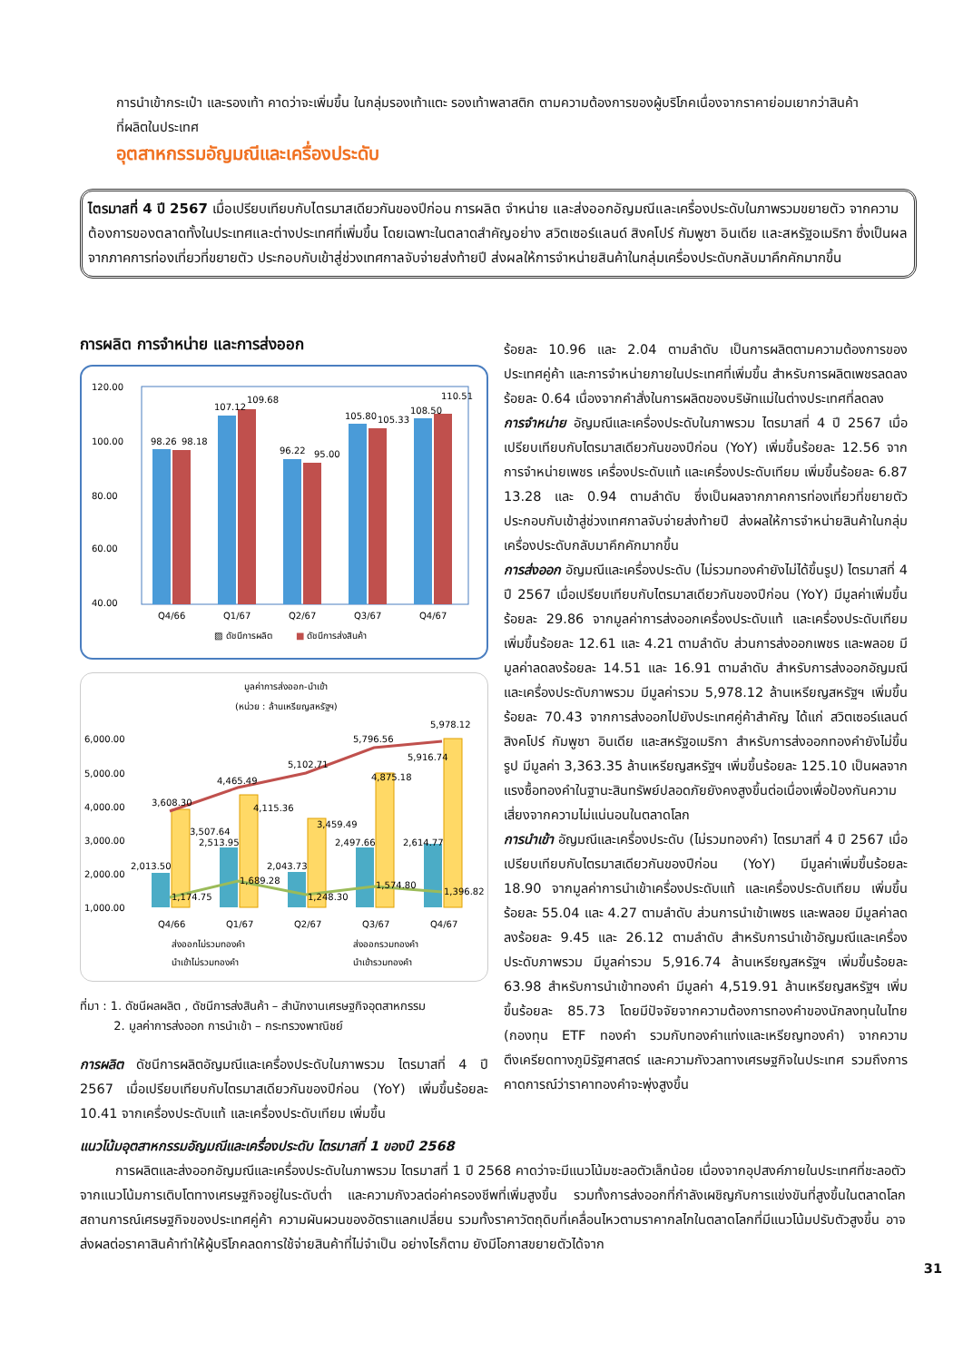การนำเข้ากระเป๋า และรองเท้า คาดว่าจะเพิ่มขึ้น ในกลุ่มรองเท้าแตะ รองเท้าพลาสติก ตามความต้องการของผู้บริโภคเนื่องจากราคาย่อมเยากว่าสินค้าที่ผลิตในประเทศ
อุตสาหกรรมอัญมณีและเครื่องประดับ
ไตรมาสที่ 4 ปี 2567 เมื่อเปรียบเทียบกับไตรมาสเดียวกันของปีก่อน การผลิต จำหน่าย และส่งออกอัญมณีและเครื่องประดับในภาพรวมขยายตัว จากความต้องการของตลาดทั้งในประเทศและต่างประเทศที่เพิ่มขึ้น โดยเฉพาะในตลาดสำคัญอย่าง สวิตเซอร์แลนด์ สิงคโปร์ กัมพูชา อินเดีย และสหรัฐอเมริกา ซึ่งเป็นผลจากภาคการท่องเที่ยวที่ขยายตัว ประกอบกับเข้าสู่ช่วงเทศกาลจับจ่ายส่งท้ายปี ส่งผลให้การจำหน่ายสินค้าในกลุ่มเครื่องประดับกลับมาคึกคักมากขึ้น
การผลิต การจำหน่าย และการส่งออก
120.00
100.00
80.00
60.00
40.00
98.26
98.18
107.12
109.68
96.22
95.00
105.80
105.33
108.50
110.51
Q4/66
Q1/67
Q2/67
Q3/67
Q4/67
▨ ดัชนีการผลิต
■
ดัชนีการส่งสินค้า
มูลค่าการส่งออก-นำเข้า
(หน่วย : ล้านเหรียญสหรัฐฯ)
6,000.00
5,000.00
4,000.00
3,000.00
2,000.00
1,000.00
3,608.30
4,465.49
5,102.71
5,796.56
5,978.12
3,507.64
4,115.36
3,459.49
4,875.18
5,916.74
2,013.50
2,513.95
2,043.73
2,497.66
2,614.77
1,174.75
1,689.28
1,248.30
1,574.80
1,396.82
Q4/66
Q1/67
Q2/67
Q3/67
Q4/67
ส่งออกไม่รวมทองคำ
ส่งออกรวมทองคำ
นำเข้าไม่รวมทองคำ
นำเข้ารวมทองคำ
ที่มา : 1. ดัชนีผลผลิต , ดัชนีการส่งสินค้า – สำนักงานเศรษฐกิจอุตสาหกรรม
2. มูลค่าการส่งออก การนำเข้า – กระทรวงพาณิชย์
การผลิต ดัชนีการผลิตอัญมณีและเครื่องประดับในภาพรวม ไตรมาสที่ 4 ปี 2567 เมื่อเปรียบเทียบกับไตรมาสเดียวกันของปีก่อน (YoY) เพิ่มขึ้นร้อยละ 10.41 จากเครื่องประดับแท้ และเครื่องประดับเทียม เพิ่มขึ้น
ร้อยละ 10.96 และ 2.04 ตามลำดับ เป็นการผลิตตามความต้องการของประเทศคู่ค้า และการจำหน่ายภายในประเทศที่เพิ่มขึ้น สำหรับการผลิตเพชรลดลงร้อยละ 0.64 เนื่องจากคำสั่งในการผลิตของบริษัทแม่ในต่างประเทศที่ลดลง
การจำหน่าย อัญมณีและเครื่องประดับในภาพรวม ไตรมาสที่ 4 ปี 2567 เมื่อเปรียบเทียบกับไตรมาสเดียวกันของปีก่อน (YoY) เพิ่มขึ้นร้อยละ 12.56 จากการจำหน่ายเพชร เครื่องประดับแท้ และเครื่องประดับเทียม เพิ่มขึ้นร้อยละ 6.87 13.28 และ 0.94 ตามลำดับ ซึ่งเป็นผลจากภาคการท่องเที่ยวที่ขยายตัว ประกอบกับเข้าสู่ช่วงเทศกาลจับจ่ายส่งท้ายปี ส่งผลให้การจำหน่ายสินค้าในกลุ่มเครื่องประดับกลับมาคึกคักมากขึ้น
การส่งออก อัญมณีและเครื่องประดับ (ไม่รวมทองคำยังไม่ได้ขึ้นรูป) ไตรมาสที่ 4 ปี 2567 เมื่อเปรียบเทียบกับไตรมาสเดียวกันของปีก่อน (YoY) มีมูลค่าเพิ่มขึ้นร้อยละ 29.86 จากมูลค่าการส่งออกเครื่องประดับแท้ และเครื่องประดับเทียม เพิ่มขึ้นร้อยละ 12.61 และ 4.21 ตามลำดับ ส่วนการส่งออกเพชร และพลอย มีมูลค่าลดลงร้อยละ 14.51 และ 16.91 ตามลำดับ สำหรับการส่งออกอัญมณีและเครื่องประดับภาพรวม มีมูลค่ารวม 5,978.12 ล้านเหรียญสหรัฐฯ เพิ่มขึ้นร้อยละ 70.43 จากการส่งออกไปยังประเทศคู่ค้าสำคัญ ได้แก่ สวิตเซอร์แลนด์ สิงคโปร์ กัมพูชา อินเดีย และสหรัฐอเมริกา สำหรับการส่งออกทองคำยังไม่ขึ้นรูป มีมูลค่า 3,363.35 ล้านเหรียญสหรัฐฯ เพิ่มขึ้นร้อยละ 125.10 เป็นผลจากแรงซื้อทองคำในฐานะสินทรัพย์ปลอดภัยยังคงสูงขึ้นต่อเนื่องเพื่อป้องกันความเสี่ยงจากความไม่แน่นอนในตลาดโลก
การนำเข้า อัญมณีและเครื่องประดับ (ไม่รวมทองคำ) ไตรมาสที่ 4 ปี 2567 เมื่อเปรียบเทียบกับไตรมาสเดียวกันของปีก่อน (YoY) มีมูลค่าเพิ่มขึ้นร้อยละ 18.90 จากมูลค่าการนำเข้าเครื่องประดับแท้ และเครื่องประดับเทียม เพิ่มขึ้นร้อยละ 55.04 และ 4.27 ตามลำดับ ส่วนการนำเข้าเพชร และพลอย มีมูลค่าลดลงร้อยละ 9.45 และ 26.12 ตามลำดับ สำหรับการนำเข้าอัญมณีและเครื่องประดับภาพรวม มีมูลค่ารวม 5,916.74 ล้านเหรียญสหรัฐฯ เพิ่มขึ้นร้อยละ 63.98 สำหรับการนำเข้าทองคำ มีมูลค่า 4,519.91 ล้านเหรียญสหรัฐฯ เพิ่มขึ้นร้อยละ 85.73 โดยมีปัจจัยจากความต้องการทองคำของนักลงทุนในไทย (กองทุน ETF ทองคำ รวมกับทองคำแท่งและเหรียญทองคำ) จากความตึงเครียดทางภูมิรัฐศาสตร์ และความกังวลทางเศรษฐกิจในประเทศ รวมถึงการคาดการณ์ว่าราคาทองคำจะพุ่งสูงขึ้น
แนวโน้มอุตสาหกรรมอัญมณีและเครื่องประดับ ไตรมาสที่ 1 ของปี 2568
การผลิตและส่งออกอัญมณีและเครื่องประดับในภาพรวม ไตรมาสที่ 1 ปี 2568 คาดว่าจะมีแนวโน้มชะลอตัวเล็กน้อย เนื่องจากอุปสงค์ภายในประเทศที่ชะลอตัวจากแนวโน้มการเติบโตทางเศรษฐกิจอยู่ในระดับต่ำ และความกังวลต่อค่าครองชีพที่เพิ่มสูงขึ้น รวมทั้งการส่งออกที่กำลังเผชิญกับการแข่งขันที่สูงขึ้นในตลาดโลก สถานการณ์เศรษฐกิจของประเทศคู่ค้า ความผันผวนของอัตราแลกเปลี่ยน รวมทั้งราคาวัตถุดิบที่เคลื่อนไหวตามราคากลไกในตลาดโลกที่มีแนวโน้มปรับตัวสูงขึ้น อาจส่งผลต่อราคาสินค้าทำให้ผู้บริโภคลดการใช้จ่ายสินค้าที่ไม่จำเป็น อย่างไรก็ตาม ยังมีโอกาสขยายตัวได้จาก
31